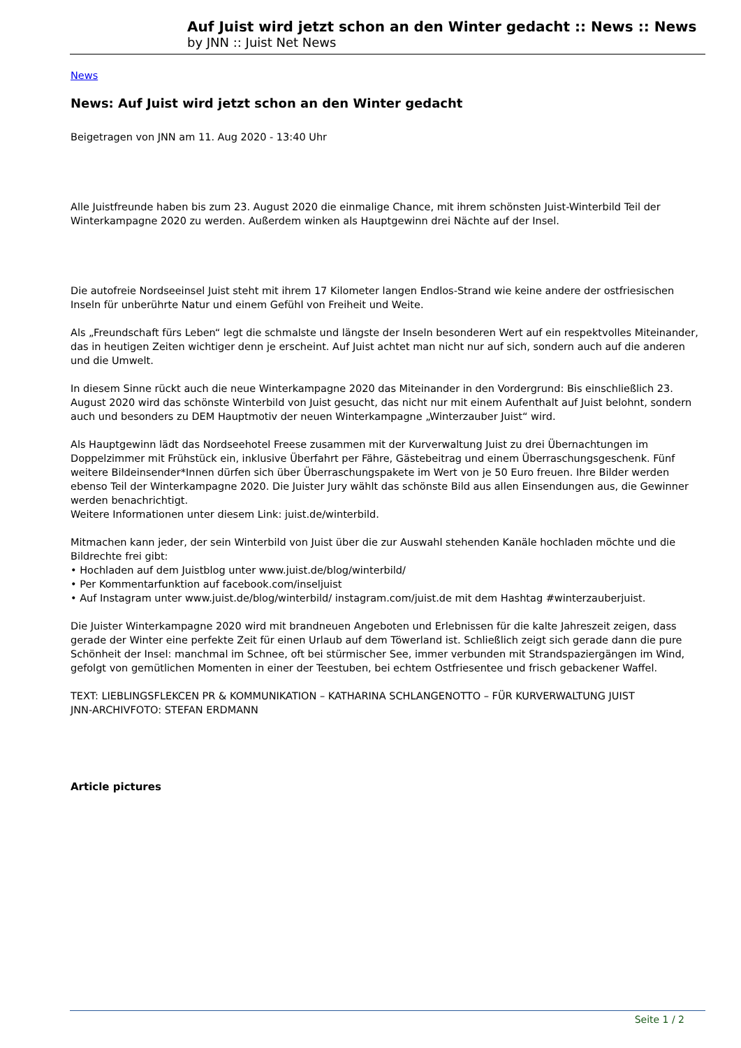Auf Juist wird jetzt schon an den Winter gedacht :: News :: News
by JNN :: Juist Net News
News
News: Auf Juist wird jetzt schon an den Winter gedacht
Beigetragen von JNN am 11. Aug 2020 - 13:40 Uhr
Alle Juistfreunde haben bis zum 23. August 2020 die einmalige Chance, mit ihrem schönsten Juist-Winterbild Teil der Winterkampagne 2020 zu werden. Außerdem winken als Hauptgewinn drei Nächte auf der Insel.
Die autofreie Nordseeinsel Juist steht mit ihrem 17 Kilometer langen Endlos-Strand wie keine andere der ostfriesischen Inseln für unberührte Natur und einem Gefühl von Freiheit und Weite.
Als „Freundschaft fürs Leben“ legt die schmalste und längste der Inseln besonderen Wert auf ein respektvolles Miteinander, das in heutigen Zeiten wichtiger denn je erscheint. Auf Juist achtet man nicht nur auf sich, sondern auch auf die anderen und die Umwelt.
In diesem Sinne rückt auch die neue Winterkampagne 2020 das Miteinander in den Vordergrund: Bis einschließlich 23. August 2020 wird das schönste Winterbild von Juist gesucht, das nicht nur mit einem Aufenthalt auf Juist belohnt, sondern auch und besonders zu DEM Hauptmotiv der neuen Winterkampagne „Winterzauber Juist“ wird.
Als Hauptgewinn lädt das Nordseehotel Freese zusammen mit der Kurverwaltung Juist zu drei Übernachtungen im Doppelzimmer mit Frühstück ein, inklusive Überfahrt per Fähre, Gästebeitrag und einem Überraschungsgeschenk. Fünf weitere Bildeinsender*Innen dürfen sich über Überraschungspakete im Wert von je 50 Euro freuen. Ihre Bilder werden ebenso Teil der Winterkampagne 2020. Die Juister Jury wählt das schönste Bild aus allen Einsendungen aus, die Gewinner werden benachrichtigt.
Weitere Informationen unter diesem Link: juist.de/winterbild.
Mitmachen kann jeder, der sein Winterbild von Juist über die zur Auswahl stehenden Kanäle hochladen möchte und die Bildrechte frei gibt:
• Hochladen auf dem Juistblog unter www.juist.de/blog/winterbild/
• Per Kommentarfunktion auf facebook.com/inseljuist
• Auf Instagram unter www.juist.de/blog/winterbild/ instagram.com/juist.de mit dem Hashtag #winterzauberjuist.
Die Juister Winterkampagne 2020 wird mit brandneuen Angeboten und Erlebnissen für die kalte Jahreszeit zeigen, dass gerade der Winter eine perfekte Zeit für einen Urlaub auf dem Töwerland ist. Schließlich zeigt sich gerade dann die pure Schönheit der Insel: manchmal im Schnee, oft bei stürmischer See, immer verbunden mit Strandspaziergängen im Wind, gefolgt von gemütlichen Momenten in einer der Teestuben, bei echtem Ostfriesentee und frisch gebackener Waffel.
TEXT: LIEBLINGSFLEKCEN PR & KOMMUNIKATION – KATHARINA SCHLANGENOTTO – FÜR KURVERWALTUNG JUIST
JNN-ARCHIVFOTO: STEFAN ERDMANN
Article pictures
Seite 1 / 2